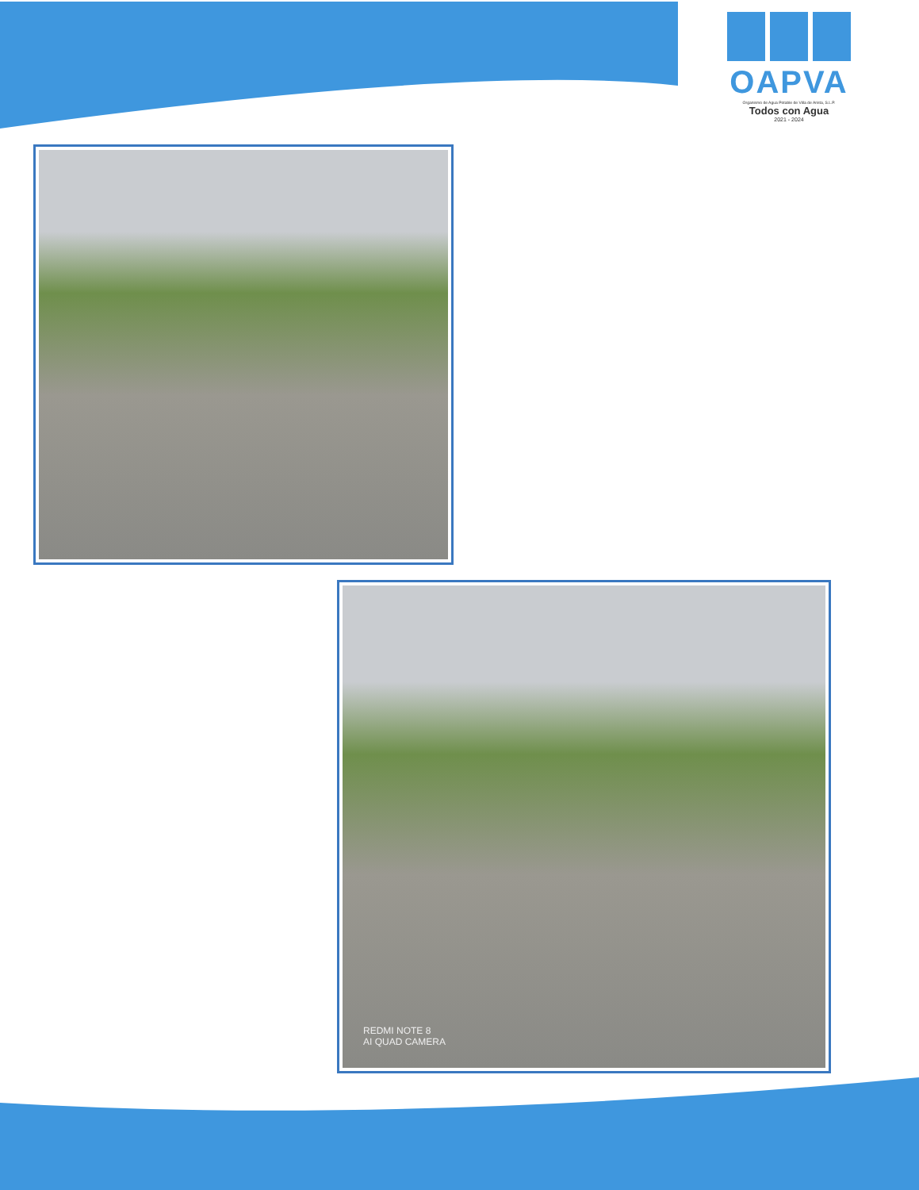OAPVA
Organismo de Agua Potable de Villa de Arista, S.L.P.
Todos con Agua
2021 - 2024
REDMI NOTE 8
AI QUAD CAMERA